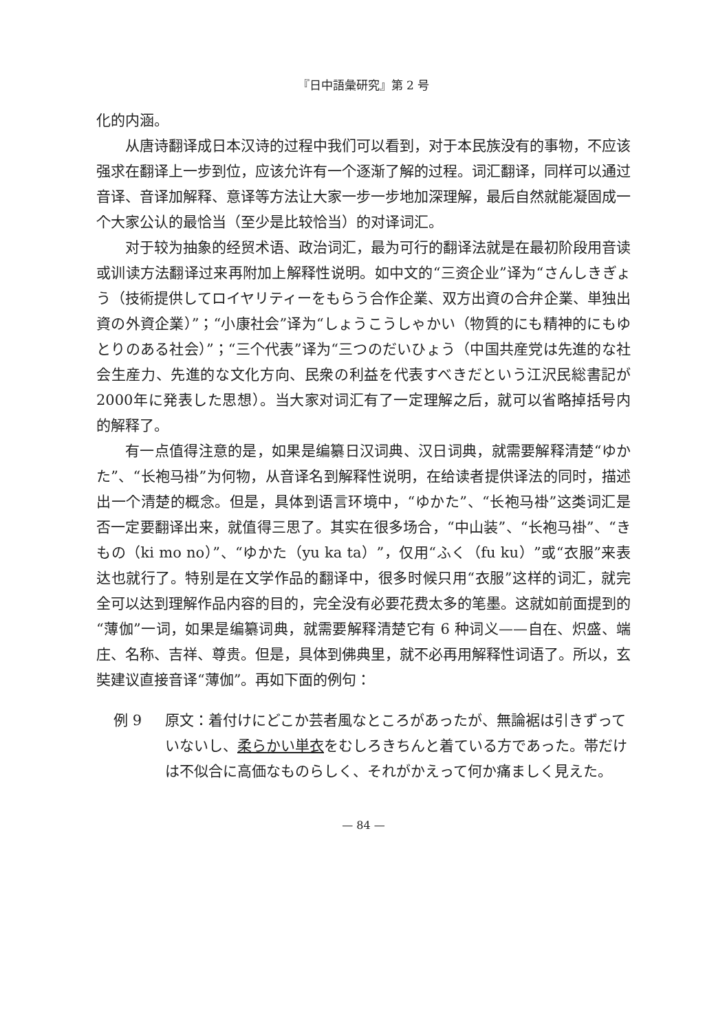『日中語彙研究』第 2 号
化的内涵。
从唐诗翻译成日本汉诗的过程中我们可以看到，对于本民族没有的事物，不应该强求在翻译上一步到位，应该允许有一个逐渐了解的过程。词汇翻译，同样可以通过音译、音译加解释、意译等方法让大家一步一步地加深理解，最后自然就能凝固成一个大家公认的最恰当（至少是比较恰当）的对译词汇。
对于较为抽象的经贸术语、政治词汇，最为可行的翻译法就是在最初阶段用音读或训读方法翻译过来再附加上解释性说明。如中文的“三资企业”译为“さんしきぎょう（技術提供してロイヤリティーをもらう合作企業、双方出資の合弁企業、単独出資の外資企業）”；“小康社会”译为“しょうこうしゃかい（物質的にも精神的にもゆとりのある社会）”；“三个代表”译为“三つのだいひょう（中国共産党は先進的な社会生産力、先進的な文化方向、民衆の利益を代表すべきだという江沢民総書記が2000年に発表した思想）。当大家对词汇有了一定理解之后，就可以省略掉括号内的解释了。
有一点值得注意的是，如果是编纂日汉词典、汉日词典，就需要解释清楚“ゆかた”、“长袍马褂”为何物，从音译名到解释性说明，在给读者提供译法的同时，描述出一个清楚的概念。但是，具体到语言环境中，“ゆかた”、“长袍马褂”这类词汇是否一定要翻译出来，就值得三思了。其实在很多场合，“中山装”、“长袍马褂”、“きもの（ki mo no）”、“ゆかた（yu ka ta）”，仅用“ふく（fu ku）”或“衣服”来表达也就行了。特别是在文学作品的翻译中，很多时候只用“衣服”这样的词汇，就完全可以达到理解作品内容的目的，完全没有必要花费太多的笔墨。这就如前面提到的“薄伽”一词，如果是编纂词典，就需要解释清楚它有 6 种词义——自在、炽盛、端庄、名称、吉祥、尊贵。但是，具体到佛典里，就不必再用解释性词语了。所以，玄奘建议直接音译“薄伽”。再如下面的例句：
例 9 原文：着付けにどこか芸者風なところがあったが、無論裾は引きずっていないし、柔らかい単衣をむしろきちんと着ている方であった。帯だけは不似合に高価なものらしく、それがかえって何か痛ましく見えた。
— 84 —